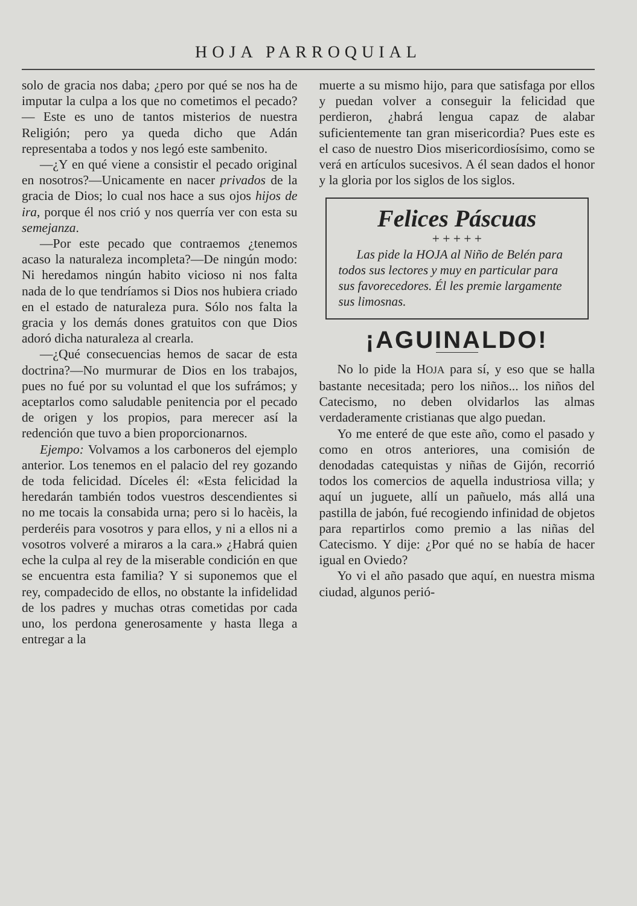HOJA PARROQUIAL
solo de gracia nos daba; ¿pero por qué se nos ha de imputar la culpa a los que no cometimos el pecado?— Este es uno de tantos misterios de nuestra Religión; pero ya queda dicho que Adán representaba a todos y nos legó este sambenito.
—¿Y en qué viene a consistir el pecado original en nosotros?—Unicamente en nacer privados de la gracia de Dios; lo cual nos hace a sus ojos hijos de ira, porque él nos crió y nos querría ver con esta su semejanza.
—Por este pecado que contraemos ¿tenemos acaso la naturaleza incompleta?—De ningún modo: Ni heredamos ningún habito vicioso ni nos falta nada de lo que tendríamos si Dios nos hubiera criado en el estado de naturaleza pura. Sólo nos falta la gracia y los demás dones gratuitos con que Dios adoró dicha naturaleza al crearla.
—¿Qué consecuencias hemos de sacar de esta doctrina?—No murmurar de Dios en los trabajos, pues no fué por su voluntad el que los sufrámos; y aceptarlos como saludable penitencia por el pecado de origen y los propios, para merecer así la redención que tuvo a bien proporcionarnos.
Ejempo: Volvamos a los carboneros del ejemplo anterior. Los tenemos en el palacio del rey gozando de toda felicidad. Díceles él: «Esta felicidad la heredarán también todos vuestros descendientes si no me tocais la consabida urna; pero si lo hacèis, la perderéis para vosotros y para ellos, y ni a ellos ni a vosotros volveré a miraros a la cara.» ¿Habrá quien eche la culpa al rey de la miserable condición en que se encuentra esta familia? Y si suponemos que el rey, compadecido de ellos, no obstante la infidelidad de los padres y muchas otras cometidas por cada uno, los perdona generosamente y hasta llega a entregar a la
muerte a su mismo hijo, para que satisfaga por ellos y puedan volver a conseguir la felicidad que perdieron, ¿habrá lengua capaz de alabar suficientemente tan gran misericordia? Pues este es el caso de nuestro Dios misericordiosísimo, como se verá en artículos sucesivos. A él sean dados el honor y la gloria por los siglos de los siglos.
Felices Páscuas
+ + + + +
Las pide la HOJA al Niño de Belén para todos sus lectores y muy en particular para sus favorecedores. Él les premie largamente sus limosnas.
¡AGUINALDO!
No lo pide la HOJA para sí, y eso que se halla bastante necesitada; pero los niños... los niños del Catecismo, no deben olvidarlos las almas verdaderamente cristianas que algo puedan.
Yo me enteré de que este año, como el pasado y como en otros anteriores, una comisión de denodadas catequistas y niñas de Gijón, recorrió todos los comercios de aquella industriosa villa; y aquí un juguete, allí un pañuelo, más allá una pastilla de jabón, fué recogiendo infinidad de objetos para repartirlos como premio a las niñas del Catecismo. Y dije: ¿Por qué no se había de hacer igual en Oviedo?
Yo vi el año pasado que aquí, en nuestra misma ciudad, algunos perió-